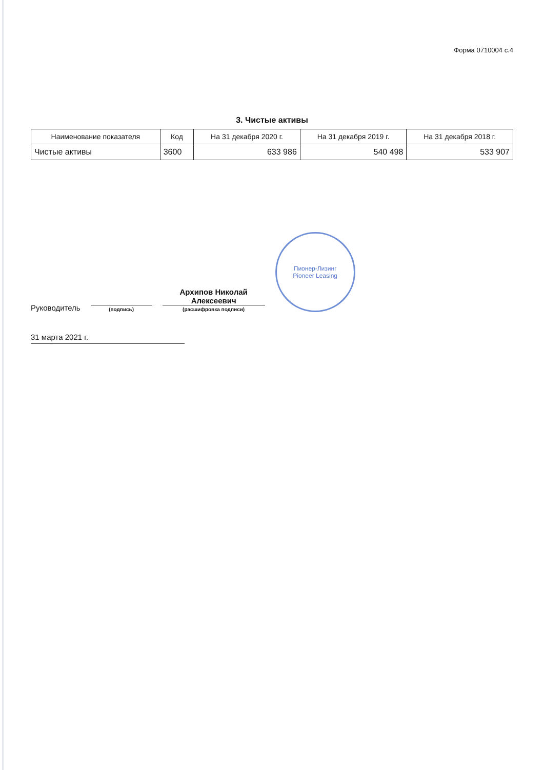Форма 0710004 с.4
3. Чистые активы
| Наименование показателя | Код | На 31 декабря 2020 г. | На 31 декабря 2019 г. | На 31 декабря 2018 г. |
| --- | --- | --- | --- | --- |
| Чистые активы | 3600 | 633 986 | 540 498 | 533 907 |
Руководитель
(подпись)
Архипов Николай Алексеевич
(расшифровка подписи)
Пионер-Лизинг
Pioneer Leasing
31 марта 2021 г.